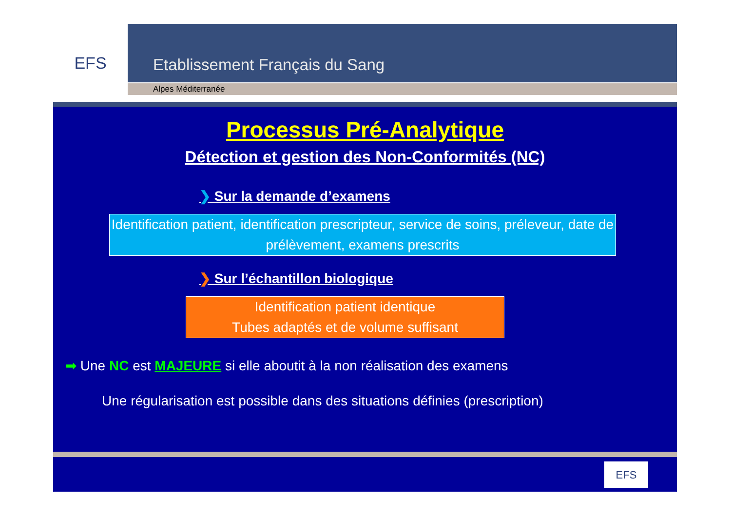EFS
Etablissement Français du Sang
Alpes Méditerranée
Processus Pré-Analytique
Détection et gestion des Non-Conformités (NC)
❯ Sur la demande d’examens
Identification patient, identification prescripteur, service de soins, préleveur, date de prélèvement, examens prescrits
❯ Sur l’échantillon biologique
Identification patient identique
Tubes adaptés et de volume suffisant
➡ Une NC est MAJEURE si elle aboutit à la non réalisation des examens
Une régularisation est possible dans des situations définies (prescription)
EFS